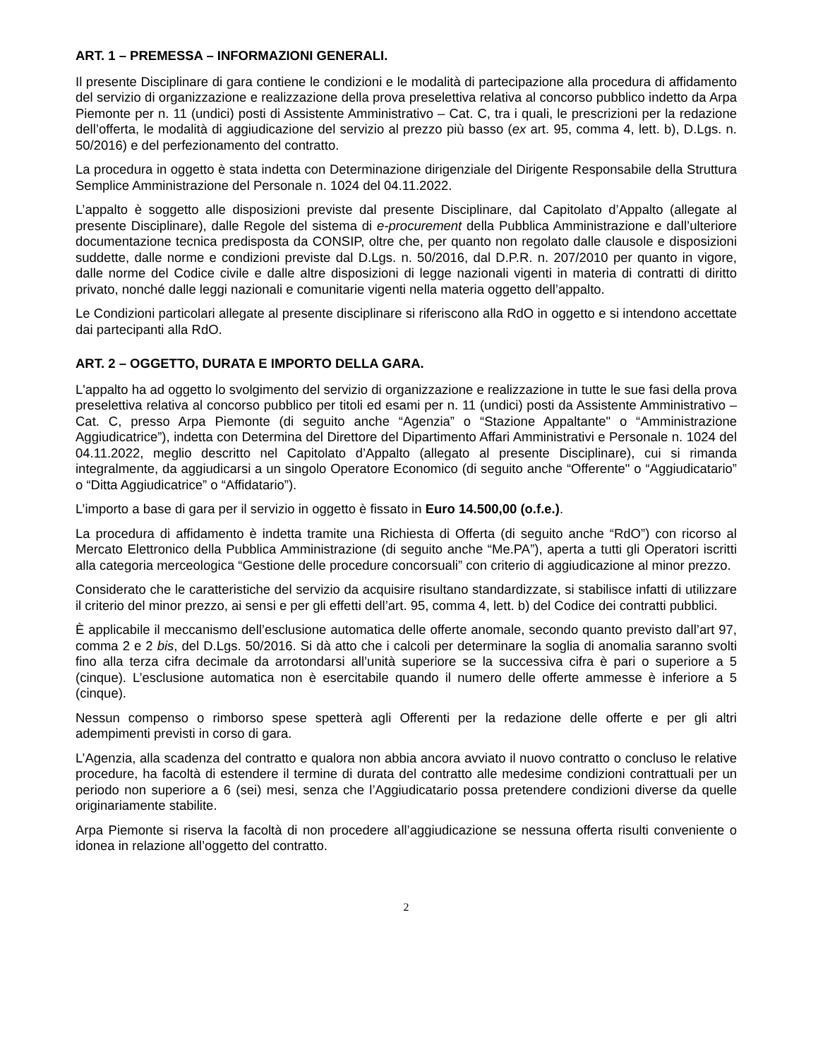ART. 1 – PREMESSA – INFORMAZIONI GENERALI.
Il presente Disciplinare di gara contiene le condizioni e le modalità di partecipazione alla procedura di affidamento del servizio di organizzazione e realizzazione della prova preselettiva relativa al concorso pubblico indetto da Arpa Piemonte per n. 11 (undici) posti di Assistente Amministrativo – Cat. C, tra i quali, le prescrizioni per la redazione dell’offerta, le modalità di aggiudicazione del servizio al prezzo più basso (ex art. 95, comma 4, lett. b), D.Lgs. n. 50/2016) e del perfezionamento del contratto.
La procedura in oggetto è stata indetta con Determinazione dirigenziale del Dirigente Responsabile della Struttura Semplice Amministrazione del Personale n. 1024 del 04.11.2022.
L’appalto è soggetto alle disposizioni previste dal presente Disciplinare, dal Capitolato d’Appalto (allegate al presente Disciplinare), dalle Regole del sistema di e-procurement della Pubblica Amministrazione e dall’ulteriore documentazione tecnica predisposta da CONSIP, oltre che, per quanto non regolato dalle clausole e disposizioni suddette, dalle norme e condizioni previste dal D.Lgs. n. 50/2016, dal D.P.R. n. 207/2010 per quanto in vigore, dalle norme del Codice civile e dalle altre disposizioni di legge nazionali vigenti in materia di contratti di diritto privato, nonché dalle leggi nazionali e comunitarie vigenti nella materia oggetto dell’appalto.
Le Condizioni particolari allegate al presente disciplinare si riferiscono alla RdO in oggetto e si intendono accettate dai partecipanti alla RdO.
ART. 2 – OGGETTO, DURATA E IMPORTO DELLA GARA.
L'appalto ha ad oggetto lo svolgimento del servizio di organizzazione e realizzazione in tutte le sue fasi della prova preselettiva relativa al concorso pubblico per titoli ed esami per n. 11 (undici) posti da Assistente Amministrativo – Cat. C, presso Arpa Piemonte (di seguito anche “Agenzia” o “Stazione Appaltante" o “Amministrazione Aggiudicatrice”), indetta con Determina del Direttore del Dipartimento Affari Amministrativi e Personale n. 1024 del 04.11.2022, meglio descritto nel Capitolato d’Appalto (allegato al presente Disciplinare), cui si rimanda integralmente, da aggiudicarsi a un singolo Operatore Economico (di seguito anche “Offerente" o “Aggiudicatario” o “Ditta Aggiudicatrice” o “Affidatario”).
L’importo a base di gara per il servizio in oggetto è fissato in Euro 14.500,00 (o.f.e.).
La procedura di affidamento è indetta tramite una Richiesta di Offerta (di seguito anche “RdO”) con ricorso al Mercato Elettronico della Pubblica Amministrazione (di seguito anche “Me.PA”), aperta a tutti gli Operatori iscritti alla categoria merceologica “Gestione delle procedure concorsuali” con criterio di aggiudicazione al minor prezzo.
Considerato che le caratteristiche del servizio da acquisire risultano standardizzate, si stabilisce infatti di utilizzare il criterio del minor prezzo, ai sensi e per gli effetti dell’art. 95, comma 4, lett. b) del Codice dei contratti pubblici.
È applicabile il meccanismo dell’esclusione automatica delle offerte anomale, secondo quanto previsto dall’art 97, comma 2 e 2 bis, del D.Lgs. 50/2016. Si dà atto che i calcoli per determinare la soglia di anomalia saranno svolti fino alla terza cifra decimale da arrotondarsi all’unità superiore se la successiva cifra è pari o superiore a 5 (cinque). L’esclusione automatica non è esercitabile quando il numero delle offerte ammesse è inferiore a 5 (cinque).
Nessun compenso o rimborso spese spetterà agli Offerenti per la redazione delle offerte e per gli altri adempimenti previsti in corso di gara.
L’Agenzia, alla scadenza del contratto e qualora non abbia ancora avviato il nuovo contratto o concluso le relative procedure, ha facoltà di estendere il termine di durata del contratto alle medesime condizioni contrattuali per un periodo non superiore a 6 (sei) mesi, senza che l’Aggiudicatario possa pretendere condizioni diverse da quelle originariamente stabilite.
Arpa Piemonte si riserva la facoltà di non procedere all’aggiudicazione se nessuna offerta risulti conveniente o idonea in relazione all’oggetto del contratto.
2